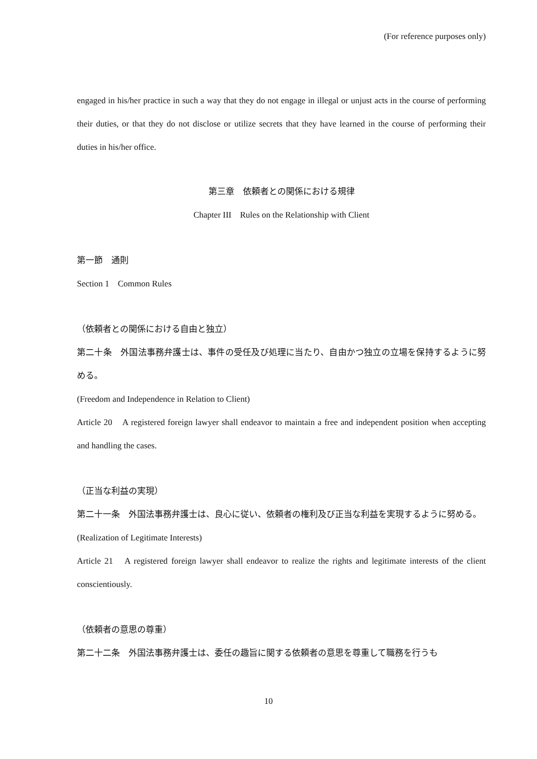(For reference purposes only)
engaged in his/her practice in such a way that they do not engage in illegal or unjust acts in the course of performing their duties, or that they do not disclose or utilize secrets that they have learned in the course of performing their duties in his/her office.
第三章　依頼者との関係における規律
Chapter III　Rules on the Relationship with Client
第一節　通則
Section 1　Common Rules
（依頼者との関係における自由と独立）
第二十条　外国法事務弁護士は、事件の受任及び処理に当たり、自由かつ独立の立場を保持するように努める。
(Freedom and Independence in Relation to Client)
Article 20　A registered foreign lawyer shall endeavor to maintain a free and independent position when accepting and handling the cases.
（正当な利益の実現）
第二十一条　外国法事務弁護士は、良心に従い、依頼者の権利及び正当な利益を実現するように努める。
(Realization of Legitimate Interests)
Article 21　A registered foreign lawyer shall endeavor to realize the rights and legitimate interests of the client conscientiously.
（依頼者の意思の尊重）
第二十二条　外国法事務弁護士は、委任の趣旨に関する依頼者の意思を尊重して職務を行うも
10